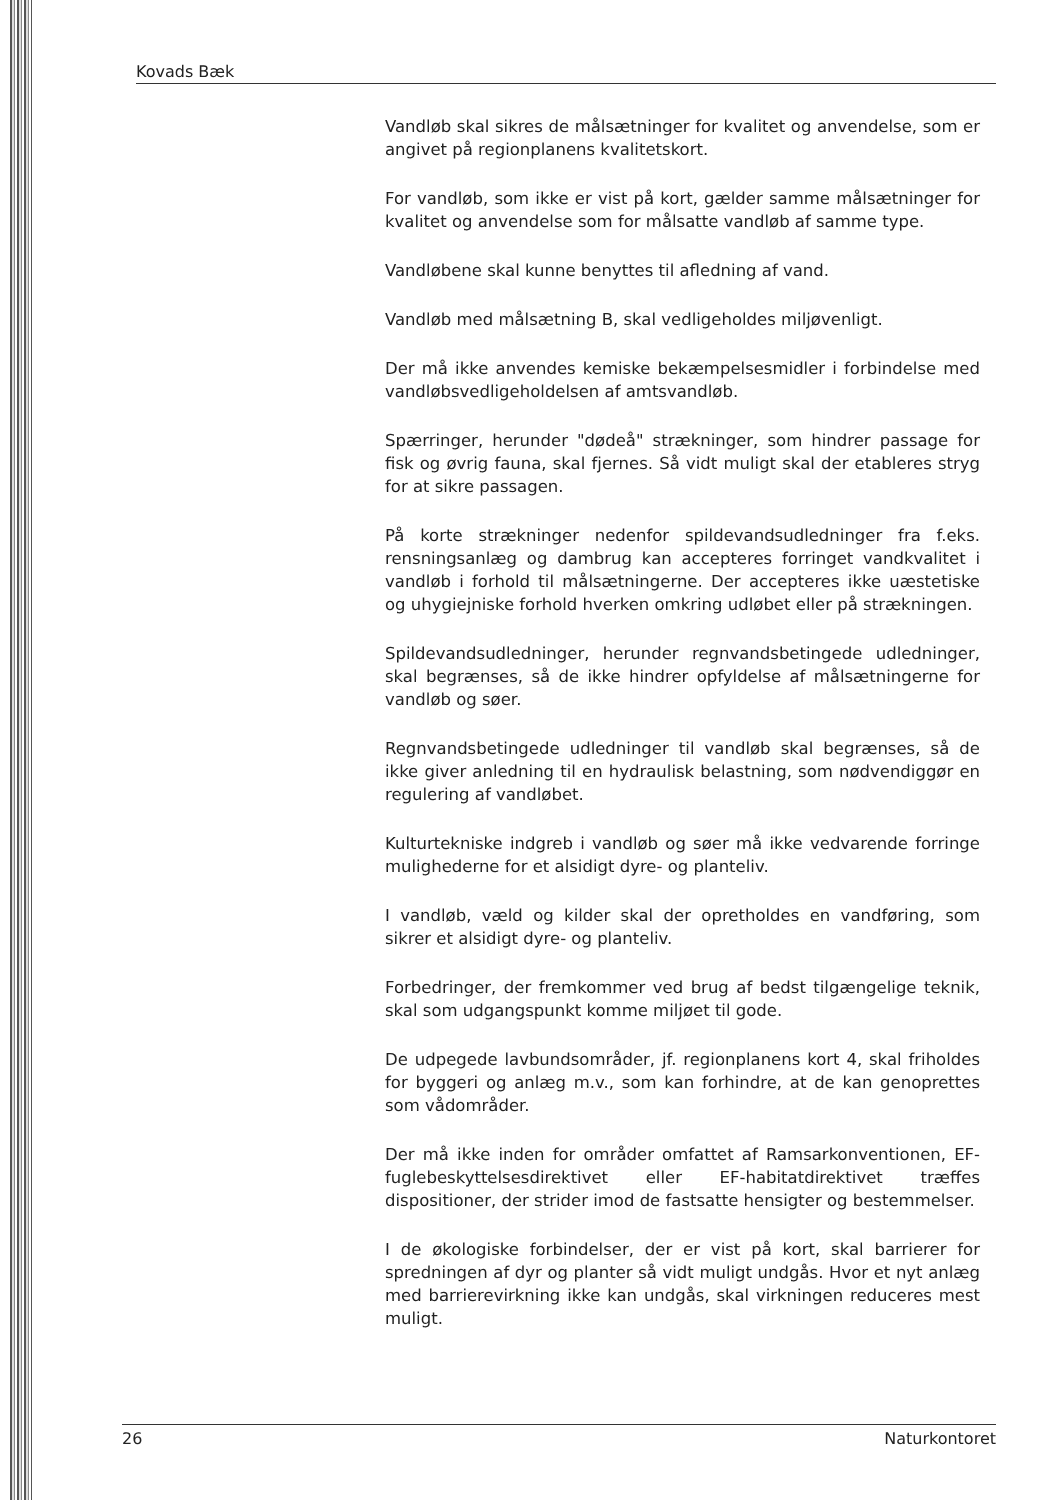Kovads Bæk
Vandløb skal sikres de målsætninger for kvalitet og anvendelse, som er angivet på regionplanens kvalitetskort.
For vandløb, som ikke er vist på kort, gælder samme målsætninger for kvalitet og anvendelse som for målsatte vandløb af samme type.
Vandløbene skal kunne benyttes til afledning af vand.
Vandløb med målsætning B, skal vedligeholdes miljøvenligt.
Der må ikke anvendes kemiske bekæmpelsesmidler i forbindelse med vandløbsvedligeholdelsen af amtsvandløb.
Spærringer, herunder "dødeå" strækninger, som hindrer passage for fisk og øvrig fauna, skal fjernes. Så vidt muligt skal der etableres stryg for at sikre passagen.
På korte strækninger nedenfor spildevandsudledninger fra f.eks. rensningsanlæg og dambrug kan accepteres forringet vandkvalitet i vandløb i forhold til målsætningerne. Der accepteres ikke uæstetiske og uhygiejniske forhold hverken omkring udløbet eller på strækningen.
Spildevandsudledninger, herunder regnvandsbetingede udledninger, skal begrænses, så de ikke hindrer opfyldelse af målsætningerne for vandløb og søer.
Regnvandsbetingede udledninger til vandløb skal begrænses, så de ikke giver anledning til en hydraulisk belastning, som nødvendiggør en regulering af vandløbet.
Kulturtekniske indgreb i vandløb og søer må ikke vedvarende forringe mulighederne for et alsidigt dyre- og planteliv.
I vandløb, væld og kilder skal der opretholdes en vandføring, som sikrer et alsidigt dyre- og planteliv.
Forbedringer, der fremkommer ved brug af bedst tilgængelige teknik, skal som udgangspunkt komme miljøet til gode.
De udpegede lavbundsområder, jf. regionplanens kort 4, skal friholdes for byggeri og anlæg m.v., som kan forhindre, at de kan genoprettes som vådområder.
Der må ikke inden for områder omfattet af Ramsarkonventionen, EF-fuglebeskyttelsesdirektivet eller EF-habitatdirektivet træffes dispositioner, der strider imod de fastsatte hensigter og bestemmelser.
I de økologiske forbindelser, der er vist på kort, skal barrierer for spredningen af dyr og planter så vidt muligt undgås. Hvor et nyt anlæg med barrierevirkning ikke kan undgås, skal virkningen reduceres mest muligt.
26 Naturkontoret